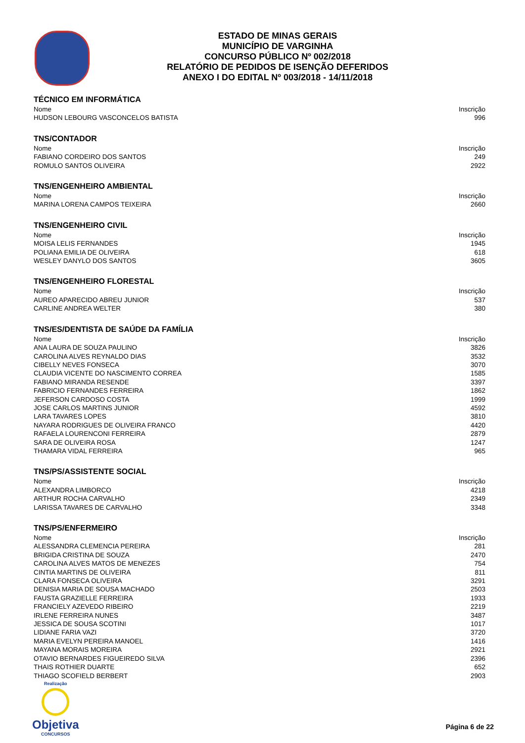ESTADO DE MINAS GERAIS
MUNICÍPIO DE VARGINHA
CONCURSO PÚBLICO Nº 002/2018
RELATÓRIO DE PEDIDOS DE ISENÇÃO DEFERIDOS
ANEXO I DO EDITAL Nº 003/2018 - 14/11/2018
TÉCNICO EM INFORMÁTICA
| Nome | Inscrição |
| --- | --- |
| HUDSON LEBOURG VASCONCELOS BATISTA | 996 |
TNS/CONTADOR
| Nome | Inscrição |
| --- | --- |
| FABIANO CORDEIRO DOS SANTOS | 249 |
| ROMULO SANTOS OLIVEIRA | 2922 |
TNS/ENGENHEIRO AMBIENTAL
| Nome | Inscrição |
| --- | --- |
| MARINA LORENA CAMPOS TEIXEIRA | 2660 |
TNS/ENGENHEIRO CIVIL
| Nome | Inscrição |
| --- | --- |
| MOISA LELIS FERNANDES | 1945 |
| POLIANA EMILIA DE OLIVEIRA | 618 |
| WESLEY DANYLO DOS SANTOS | 3605 |
TNS/ENGENHEIRO FLORESTAL
| Nome | Inscrição |
| --- | --- |
| AUREO APARECIDO ABREU JUNIOR | 537 |
| CARLINE ANDREA WELTER | 380 |
TNS/ES/DENTISTA DE SAÚDE DA FAMÍLIA
| Nome | Inscrição |
| --- | --- |
| ANA LAURA DE SOUZA PAULINO | 3826 |
| CAROLINA ALVES REYNALDO DIAS | 3532 |
| CIBELLY NEVES FONSECA | 3070 |
| CLAUDIA VICENTE DO NASCIMENTO CORREA | 1585 |
| FABIANO MIRANDA RESENDE | 3397 |
| FABRICIO FERNANDES FERREIRA | 1862 |
| JEFERSON CARDOSO COSTA | 1999 |
| JOSE CARLOS MARTINS JUNIOR | 4592 |
| LARA TAVARES LOPES | 3810 |
| NAYARA RODRIGUES DE OLIVEIRA FRANCO | 4420 |
| RAFAELA LOURENCONI FERREIRA | 2879 |
| SARA DE OLIVEIRA ROSA | 1247 |
| THAMARA VIDAL FERREIRA | 965 |
TNS/PS/ASSISTENTE SOCIAL
| Nome | Inscrição |
| --- | --- |
| ALEXANDRA LIMBORCO | 4218 |
| ARTHUR ROCHA CARVALHO | 2349 |
| LARISSA TAVARES DE CARVALHO | 3348 |
TNS/PS/ENFERMEIRO
| Nome | Inscrição |
| --- | --- |
| ALESSANDRA CLEMENCIA PEREIRA | 281 |
| BRIGIDA CRISTINA DE SOUZA | 2470 |
| CAROLINA ALVES MATOS DE MENEZES | 754 |
| CINTIA MARTINS DE OLIVEIRA | 811 |
| CLARA FONSECA OLIVEIRA | 3291 |
| DENISIA MARIA DE SOUSA MACHADO | 2503 |
| FAUSTA GRAZIELLE FERREIRA | 1933 |
| FRANCIELY AZEVEDO RIBEIRO | 2219 |
| IRLENE FERREIRA NUNES | 3487 |
| JESSICA DE SOUSA SCOTINI | 1017 |
| LIDIANE FARIA VAZI | 3720 |
| MARIA EVELYN PEREIRA MANOEL | 1416 |
| MAYANA MORAIS MOREIRA | 2921 |
| OTAVIO BERNARDES FIGUEIREDO SILVA | 2396 |
| THAIS ROTHIER DUARTE | 652 |
| THIAGO SCOFIELD BERBERT | 2903 |
Realização
Objetiva
CONCURSOS
Página 6 de 22